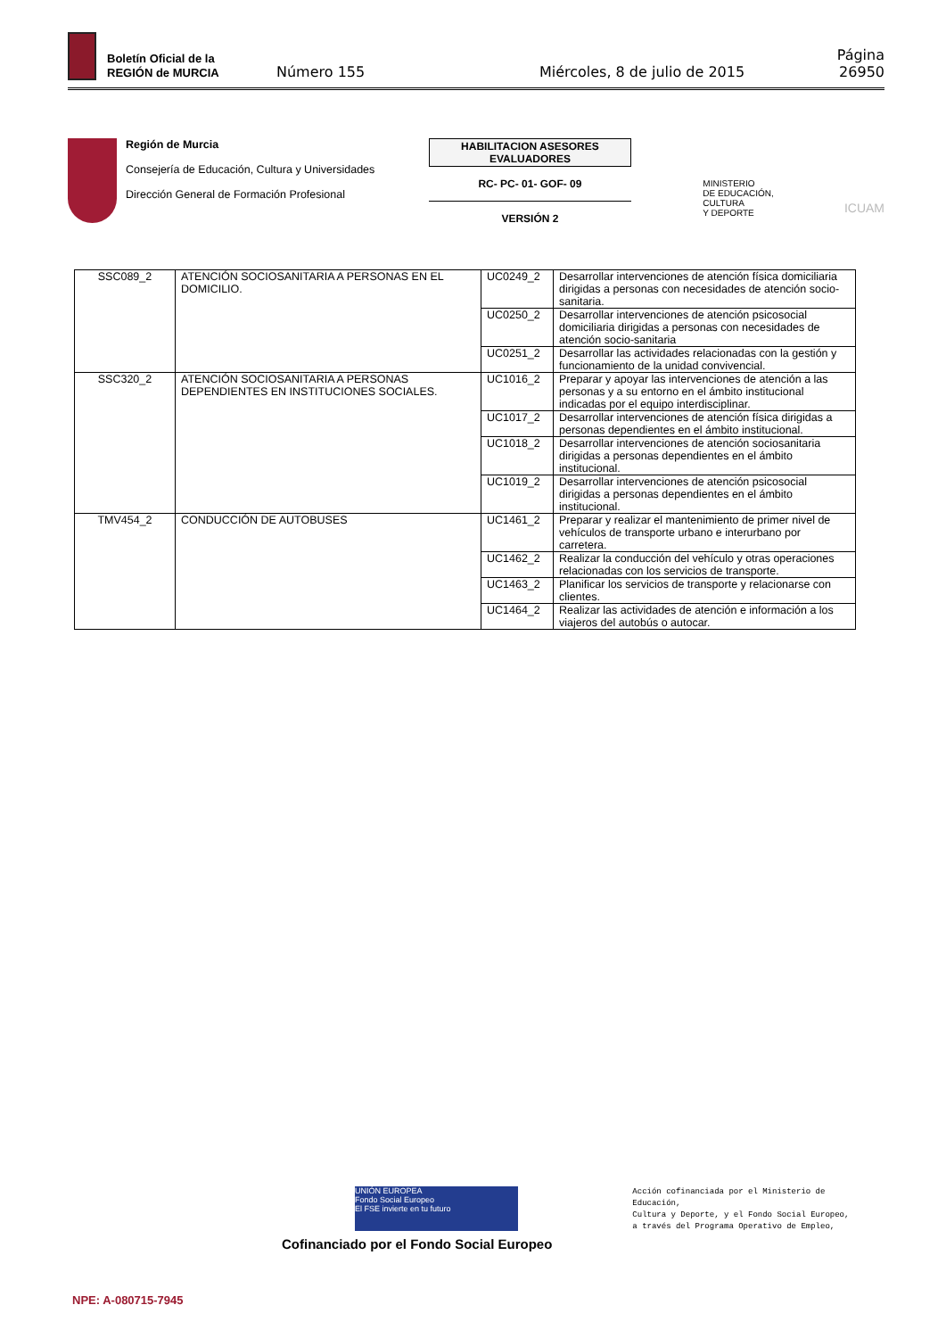Boletín Oficial de la
REGIÓN de MURCIA
Número 155 Miércoles, 8 de julio de 2015 Página 26950
Región de Murcia
Consejería de Educación, Cultura y Universidades
Dirección General de Formación Profesional
HABILITACION ASESORES EVALUADORES
RC- PC- 01- GOF- 09
VERSIÓN 2
MINISTERIO
DE EDUCACIÓN, CULTURA
Y DEPORTE
ICUAM
| SSC089_2 | ATENCIÓN SOCIOSANITARIA A PERSONAS EN EL DOMICILIO. | UC0249_2 | Desarrollar intervenciones de atención física domiciliaria dirigidas a personas con necesidades de atención socio-sanitaria. |
| | | UC0250_2 | Desarrollar intervenciones de atención psicosocial domiciliaria dirigidas a personas con necesidades de atención socio-sanitaria |
| | | UC0251_2 | Desarrollar las actividades relacionadas con la gestión y funcionamiento de la unidad convivencial. |
| SSC320_2 | ATENCIÓN SOCIOSANITARIA A PERSONAS DEPENDIENTES EN INSTITUCIONES SOCIALES. | UC1016_2 | Preparar y apoyar las intervenciones de atención a las personas y a su entorno en el ámbito institucional indicadas por el equipo interdisciplinar. |
| | | UC1017_2 | Desarrollar intervenciones de atención física dirigidas a personas dependientes en el ámbito institucional. |
| | | UC1018_2 | Desarrollar intervenciones de atención sociosanitaria dirigidas a personas dependientes en el ámbito institucional. |
| | | UC1019_2 | Desarrollar intervenciones de atención psicosocial dirigidas a personas dependientes en el ámbito institucional. |
| TMV454_2 | CONDUCCIÓN DE AUTOBUSES | UC1461_2 | Preparar y realizar el mantenimiento de primer nivel de vehículos de transporte urbano e interurbano por carretera. |
| | | UC1462_2 | Realizar la conducción del vehículo y otras operaciones relacionadas con los servicios de transporte. |
| | | UC1463_2 | Planificar los servicios de transporte y relacionarse con clientes. |
| | | UC1464_2 | Realizar las actividades de atención e información a los viajeros del autobús o autocar. |
UNIÓN EUROPEA
Fondo Social Europeo
El FSE invierte en tu futuro
Cofinanciado por el Fondo Social Europeo
Acción cofinanciada por el Ministerio de
Educación,
Cultura y Deporte, y el Fondo Social Europeo,
a través del Programa Operativo de Empleo,
NPE: A-080715-7945